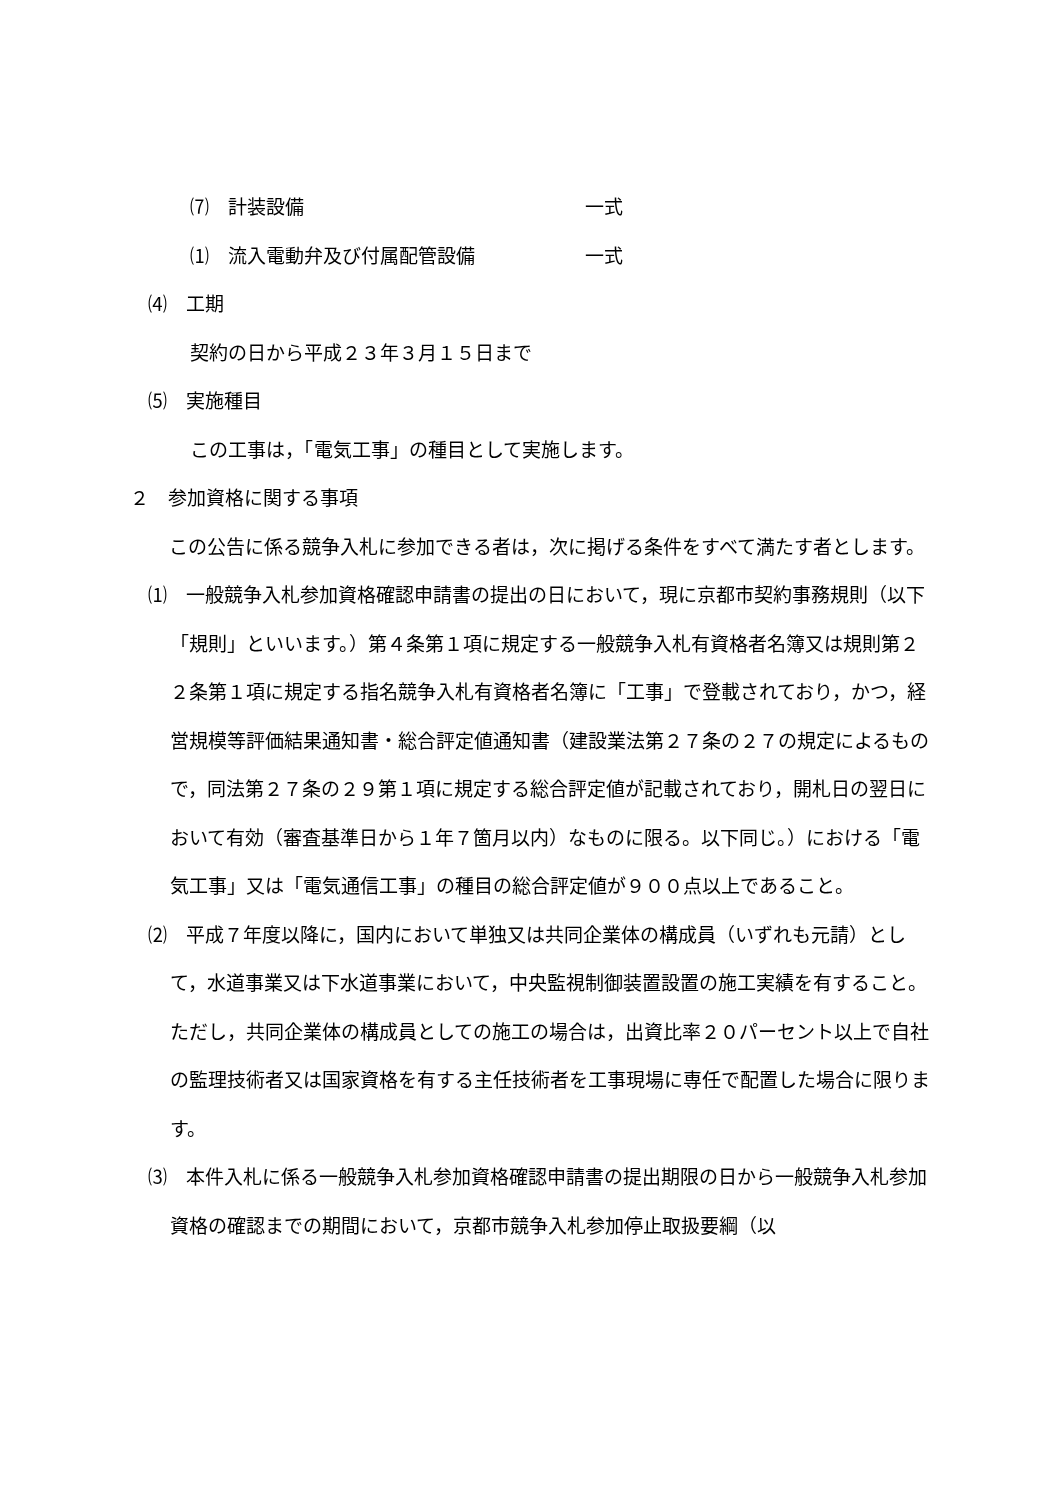⑺　計装設備 一式
⑴　流入電動弁及び付属配管設備 一式
⑷　工期
契約の日から平成２３年３月１５日まで
⑸　実施種目
この工事は，「電気工事」の種目として実施します。
２　参加資格に関する事項
　この公告に係る競争入札に参加できる者は，次に掲げる条件をすべて満たす者とします。
⑴　一般競争入札参加資格確認申請書の提出の日において，現に京都市契約事務規則（以下「規則」といいます。）第４条第１項に規定する一般競争入札有資格者名簿又は規則第２２条第１項に規定する指名競争入札有資格者名簿に「工事」で登載されており，かつ，経営規模等評価結果通知書・総合評定値通知書（建設業法第２７条の２７の規定によるもので，同法第２７条の２９第１項に規定する総合評定値が記載されており，開札日の翌日において有効（審査基準日から１年７箇月以内）なものに限る。以下同じ。）における「電気工事」又は「電気通信工事」の種目の総合評定値が９００点以上であること。
⑵　平成７年度以降に，国内において単独又は共同企業体の構成員（いずれも元請）として，水道事業又は下水道事業において，中央監視制御装置設置の施工実績を有すること。ただし，共同企業体の構成員としての施工の場合は，出資比率２０パーセント以上で自社の監理技術者又は国家資格を有する主任技術者を工事現場に専任で配置した場合に限ります。
⑶　本件入札に係る一般競争入札参加資格確認申請書の提出期限の日から一般競争入札参加資格の確認までの期間において，京都市競争入札参加停止取扱要綱（以